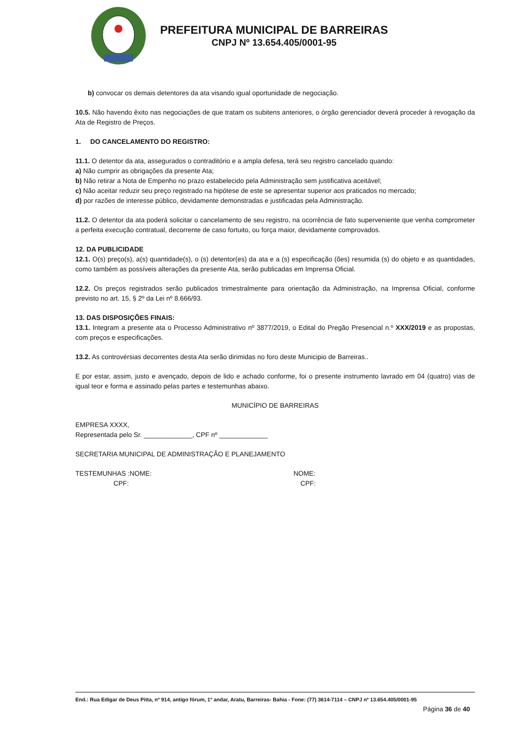PREFEITURA MUNICIPAL DE BARREIRAS
CNPJ Nº 13.654.405/0001-95
b) convocar os demais detentores da ata visando igual oportunidade de negociação.
10.5. Não havendo êxito nas negociações de que tratam os subitens anteriores, o órgão gerenciador deverá proceder à revogação da Ata de Registro de Preços.
1. DO CANCELAMENTO DO REGISTRO:
11.1. O detentor da ata, assegurados o contraditório e a ampla defesa, terá seu registro cancelado quando:
a) Não cumprir as obrigações da presente Ata;
b) Não retirar a Nota de Empenho no prazo estabelecido pela Administração sem justificativa aceitável;
c) Não aceitar reduzir seu preço registrado na hipótese de este se apresentar superior aos praticados no mercado;
d) por razões de interesse público, devidamente demonstradas e justificadas pela Administração.
11.2. O detentor da ata poderá solicitar o cancelamento de seu registro, na ocorrência de fato superveniente que venha comprometer a perfeita execução contratual, decorrente de caso fortuito, ou força maior, devidamente comprovados.
12. DA PUBLICIDADE
12.1. O(s) preço(s), a(s) quantidade(s), o (s) detentor(es) da ata e a (s) especificação (ões) resumida (s) do objeto e as quantidades, como também as possíveis alterações da presente Ata, serão publicadas em Imprensa Oficial.
12.2. Os preços registrados serão publicados trimestralmente para orientação da Administração, na Imprensa Oficial, conforme previsto no art. 15, § 2º da Lei nº 8.666/93.
13. DAS DISPOSIÇÕES FINAIS:
13.1. Integram a presente ata o Processo Administrativo nº 3877/2019, o Edital do Pregão Presencial n.º XXX/2019 e as propostas, com preços e especificações.
13.2. As controvérsias decorrentes desta Ata serão dirimidas no foro deste Municipio de Barreiras..
E por estar, assim, justo e avençado, depois de lido e achado conforme, foi o presente instrumento lavrado em 04 (quatro) vias de igual teor e forma e assinado pelas partes e testemunhas abaixo.
MUNICÍPIO DE BARREIRAS
EMPRESA XXXX,
Representada pelo Sr. _____________, CPF nº _____________
SECRETARIA MUNICIPAL DE ADMINISTRAÇÃO E PLANEJAMENTO
TESTEMUNHAS :NOME: NOME:
CPF: CPF:
End.: Rua Edigar de Deus Pitta, nº 914, antigo fórum, 1º andar, Aratu, Barreiras- Bahia - Fone: (77) 3614-7114 – CNPJ nº 13.654.405/0001-95
Página 36 de 40